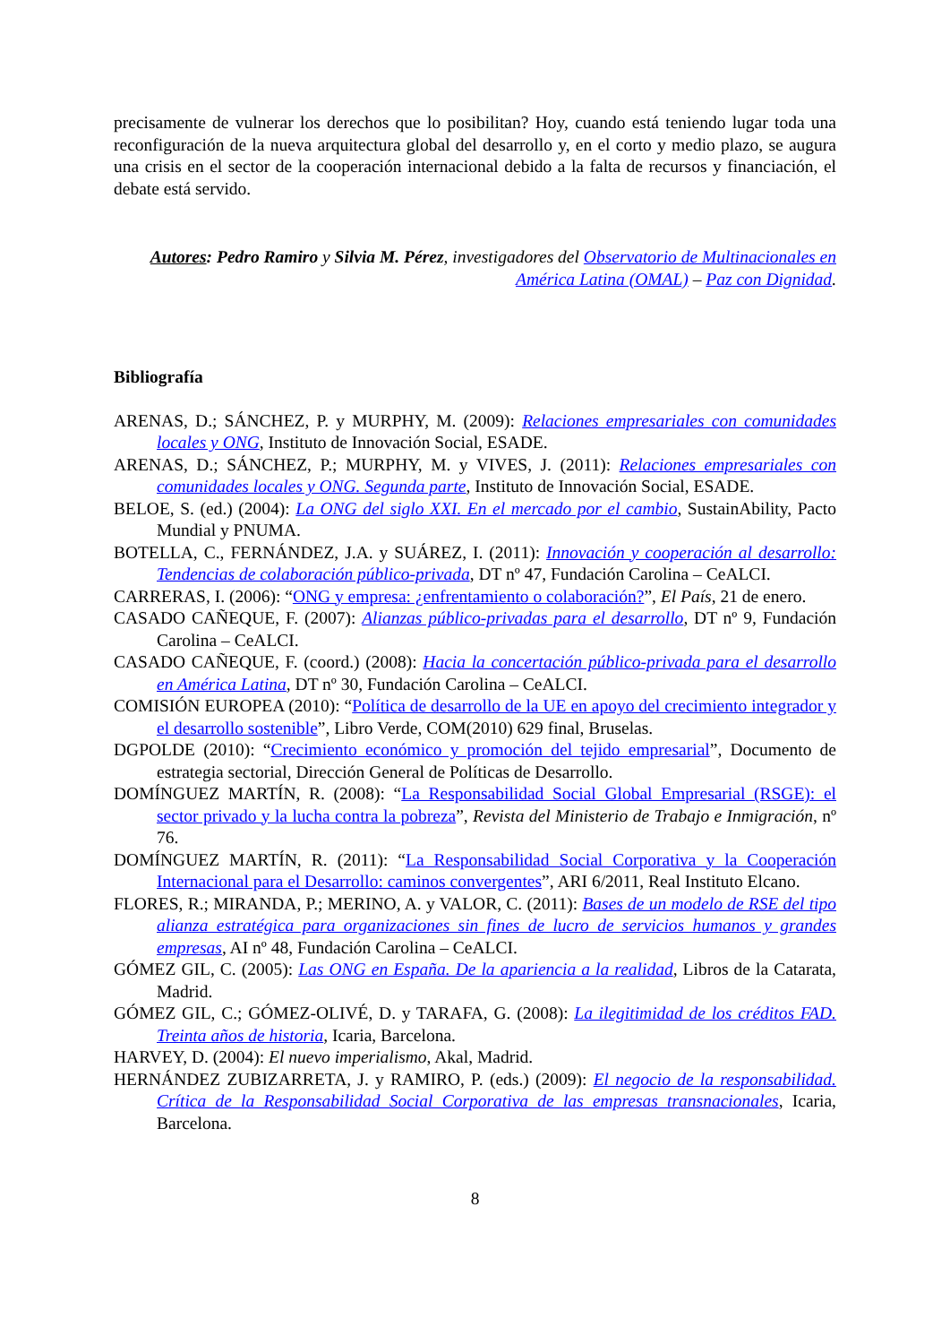precisamente de vulnerar los derechos que lo posibilitan? Hoy, cuando está teniendo lugar toda una reconfiguración de la nueva arquitectura global del desarrollo y, en el corto y medio plazo, se augura una crisis en el sector de la cooperación internacional debido a la falta de recursos y financiación, el debate está servido.
Autores: Pedro Ramiro y Silvia M. Pérez, investigadores del Observatorio de Multinacionales en América Latina (OMAL) – Paz con Dignidad.
Bibliografía
ARENAS, D.; SÁNCHEZ, P. y MURPHY, M. (2009): Relaciones empresariales con comunidades locales y ONG, Instituto de Innovación Social, ESADE.
ARENAS, D.; SÁNCHEZ, P.; MURPHY, M. y VIVES, J. (2011): Relaciones empresariales con comunidades locales y ONG. Segunda parte, Instituto de Innovación Social, ESADE.
BELOE, S. (ed.) (2004): La ONG del siglo XXI. En el mercado por el cambio, SustainAbility, Pacto Mundial y PNUMA.
BOTELLA, C., FERNÁNDEZ, J.A. y SUÁREZ, I. (2011): Innovación y cooperación al desarrollo: Tendencias de colaboración público-privada, DT nº 47, Fundación Carolina – CeALCI.
CARRERAS, I. (2006): “ONG y empresa: ¿enfrentamiento o colaboración?”, El País, 21 de enero.
CASADO CAÑEQUE, F. (2007): Alianzas público-privadas para el desarrollo, DT nº 9, Fundación Carolina – CeALCI.
CASADO CAÑEQUE, F. (coord.) (2008): Hacia la concertación público-privada para el desarrollo en América Latina, DT nº 30, Fundación Carolina – CeALCI.
COMISIÓN EUROPEA (2010): “Política de desarrollo de la UE en apoyo del crecimiento integrador y el desarrollo sostenible”, Libro Verde, COM(2010) 629 final, Bruselas.
DGPOLDE (2010): “Crecimiento económico y promoción del tejido empresarial”, Documento de estrategia sectorial, Dirección General de Políticas de Desarrollo.
DOMÍNGUEZ MARTÍN, R. (2008): “La Responsabilidad Social Global Empresarial (RSGE): el sector privado y la lucha contra la pobreza”, Revista del Ministerio de Trabajo e Inmigración, nº 76.
DOMÍNGUEZ MARTÍN, R. (2011): “La Responsabilidad Social Corporativa y la Cooperación Internacional para el Desarrollo: caminos convergentes”, ARI 6/2011, Real Instituto Elcano.
FLORES, R.; MIRANDA, P.; MERINO, A. y VALOR, C. (2011): Bases de un modelo de RSE del tipo alianza estratégica para organizaciones sin fines de lucro de servicios humanos y grandes empresas, AI nº 48, Fundación Carolina – CeALCI.
GÓMEZ GIL, C. (2005): Las ONG en España. De la apariencia a la realidad, Libros de la Catarata, Madrid.
GÓMEZ GIL, C.; GÓMEZ-OLIVÉ, D. y TARAFA, G. (2008): La ilegitimidad de los créditos FAD. Treinta años de historia, Icaria, Barcelona.
HARVEY, D. (2004): El nuevo imperialismo, Akal, Madrid.
HERNÁNDEZ ZUBIZARRETA, J. y RAMIRO, P. (eds.) (2009): El negocio de la responsabilidad. Crítica de la Responsabilidad Social Corporativa de las empresas transnacionales, Icaria, Barcelona.
8